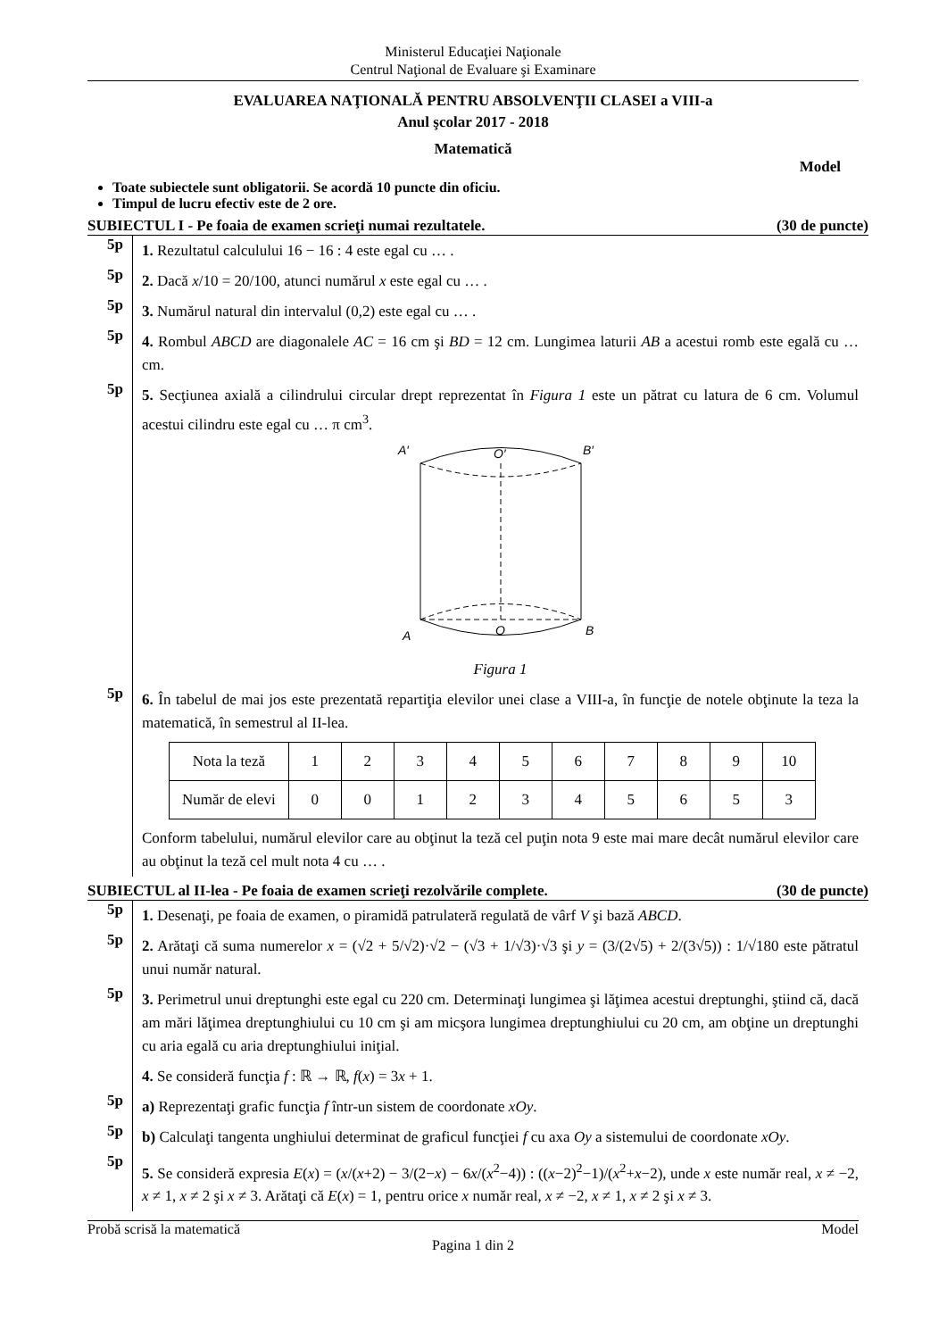Ministerul Educaţiei Naţionale
Centrul Naţional de Evaluare şi Examinare
EVALUAREA NAŢIONALĂ PENTRU ABSOLVENŢII CLASEI a VIII-a
Anul şcolar 2017 - 2018
Matematică
Model
Toate subiectele sunt obligatorii. Se acordă 10 puncte din oficiu.
Timpul de lucru efectiv este de 2 ore.
SUBIECTUL I - Pe foaia de examen scrieţi numai rezultatele. (30 de puncte)
5p
1. Rezultatul calculului 16 − 16 : 4 este egal cu … .
5p
2. Dacă x/10 = 20/100, atunci numărul x este egal cu … .
5p
3. Numărul natural din intervalul (0,2) este egal cu … .
5p
4. Rombul ABCD are diagonalele AC = 16 cm şi BD = 12 cm. Lungimea laturii AB a acestui romb este egală cu … cm.
5p
5. Secţiunea axială a cilindrului circular drept reprezentat în Figura 1 este un pătrat cu latura de 6 cm. Volumul acestui cilindru este egal cu … π cm<sup>3</sup>.
A′
O′
B′
A
O
B
Figura 1
5p
6. În tabelul de mai jos este prezentată repartiţia elevilor unei clase a VIII-a, în funcţie de notele obţinute la teza la matematică, în semestrul al II-lea.
| Nota la teză | 1 | 2 | 3 | 4 | 5 | 6 | 7 | 8 | 9 | 10 |
| Număr de elevi | 0 | 0 | 1 | 2 | 3 | 4 | 5 | 6 | 5 | 3 |
Conform tabelului, numărul elevilor care au obţinut la teză cel puţin nota 9 este mai mare decât numărul elevilor care au obţinut la teză cel mult nota 4 cu … .
SUBIECTUL al II-lea - Pe foaia de examen scrieţi rezolvările complete. (30 de puncte)
5p
1. Desenaţi, pe foaia de examen, o piramidă patrulateră regulată de vârf V şi bază ABCD.
5p
2. Arătaţi că suma numerelor x = (√2 + 5/√2)·√2 − (√3 + 1/√3)·√3 şi y = (3/(2√5) + 2/(3√5)) : 1/√180 este pătratul unui număr natural.
5p
3. Perimetrul unui dreptunghi este egal cu 220 cm. Determinaţi lungimea şi lăţimea acestui dreptunghi, ştiind că, dacă am mări lăţimea dreptunghiului cu 10 cm şi am micşora lungimea dreptunghiului cu 20 cm, am obţine un dreptunghi cu aria egală cu aria dreptunghiului iniţial.
4. Se consideră funcţia f : ℝ → ℝ, f(x) = 3x + 1.
5p
a) Reprezentaţi grafic funcţia f într-un sistem de coordonate xOy.
5p
b) Calculaţi tangenta unghiului determinat de graficul funcţiei f cu axa Oy a sistemului de coordonate xOy.
5p
5. Se consideră expresia E(x) = (x/(x+2) − 3/(2−x) − 6x/(x<sup>2</sup>−4)) : ((x−2)<sup>2</sup>−1)/(x<sup>2</sup>+x−2), unde x este număr real, x ≠ −2, x ≠ 1, x ≠ 2 şi x ≠ 3. Arătaţi că E(x) = 1, pentru orice x număr real, x ≠ −2, x ≠ 1, x ≠ 2 şi x ≠ 3.
Probă scrisă la matematică Model
Pagina 1 din 2